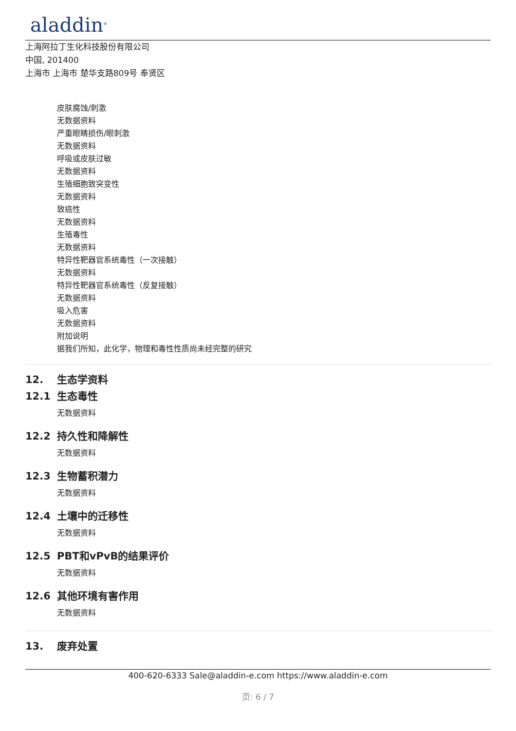aladdin<sup>®</sup>
上海阿拉丁生化科技股份有限公司
中国, 201400
上海市 上海市 楚华支路809号 奉贤区
皮肤腐蚀/刺激
无数据资料
严重眼睛损伤/眼刺激
无数据资料
呼吸或皮肤过敏
无数据资料
生殖细胞致突变性
无数据资料
致癌性
无数据资料
生殖毒性
无数据资料
特异性靶器官系统毒性（一次接触）
无数据资料
特异性靶器官系统毒性（反复接触）
无数据资料
吸入危害
无数据资料
附加说明
据我们所知，此化学，物理和毒性性质尚未经完整的研究
12. 生态学资料
12.1 生态毒性
无数据资料
12.2 持久性和降解性
无数据资料
12.3 生物蓄积潜力
无数据资料
12.4 土壤中的迁移性
无数据资料
12.5 PBT和vPvB的结果评价
无数据资料
12.6 其他环境有害作用
无数据资料
13. 废弃处置
400-620-6333 Sale@aladdin-e.com https://www.aladdin-e.com
页: 6 / 7